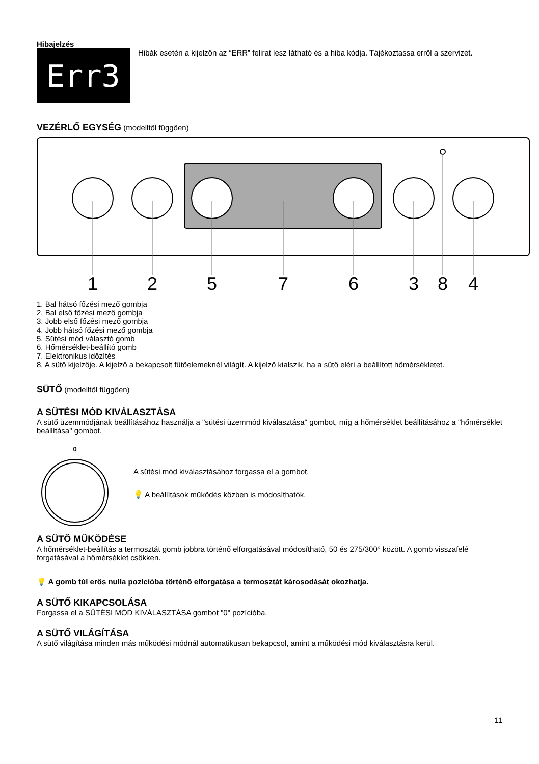Hibajelzés
Err3
Hibák esetén a kijelzőn az “ERR” felirat lesz látható és a hiba kódja. Tájékoztassa erről a szervizet.
VEZÉRLŐ EGYSÉG (modelltől függően)
1
2
5
7
6
3
8
4
1. Bal hátsó főzési mező gombja
2. Bal első főzési mező gombja
3. Jobb első főzési mező gombja
4. Jobb hátsó főzési mező gombja
5. Sütési mód választó gomb
6. Hőmérséklet-beállító gomb
7. Elektronikus időzítés
8. A sütő kijelzője. A kijelző a bekapcsolt fűtőelemeknél világít. A kijelző kialszik, ha a sütő eléri a beállított hőmérsékletet.
SÜTŐ (modelltől függően)
A SÜTÉSI MÓD KIVÁLASZTÁSA
A sütő üzemmódjának beállításához használja a "sütési üzemmód kiválasztása" gombot, míg a hőmérséklet beállításához a "hőmérséklet beállítása" gombot.
0
A sütési mód kiválasztásához forgassa el a gombot.
💡 A beállítások működés közben is módosíthatók.
A SÜTŐ MŰKÖDÉSE
A hőmérséklet-beállítás a termosztát gomb jobbra történő elforgatásával módosítható, 50 és 275/300° között. A gomb visszafelé forgatásával a hőmérséklet csökken.
💡 A gomb túl erős nulla pozícióba történő elforgatása a termosztát károsodását okozhatja.
A SÜTŐ KIKAPCSOLÁSA
Forgassa el a SÜTÉSI MÓD KIVÁLASZTÁSA gombot "0" pozícióba.
A SÜTŐ VILÁGÍTÁSA
A sütő világítása minden más működési módnál automatikusan bekapcsol, amint a működési mód kiválasztásra kerül.
11